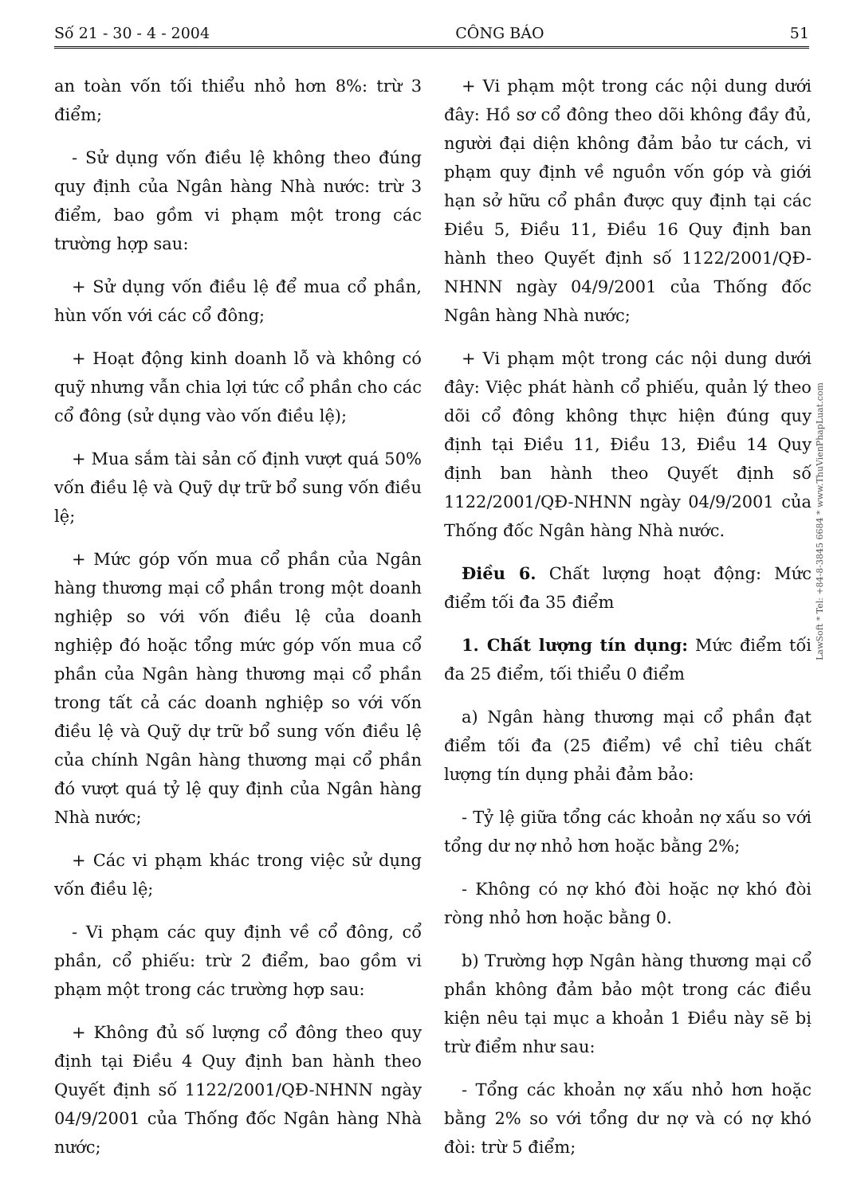Số 21 - 30 - 4 - 2004 CÔNG BÁO 51
an toàn vốn tối thiểu nhỏ hơn 8%: trừ 3 điểm;
- Sử dụng vốn điều lệ không theo đúng quy định của Ngân hàng Nhà nước: trừ 3 điểm, bao gồm vi phạm một trong các trường hợp sau:
+ Sử dụng vốn điều lệ để mua cổ phần, hùn vốn với các cổ đông;
+ Hoạt động kinh doanh lỗ và không có quỹ nhưng vẫn chia lợi tức cổ phần cho các cổ đông (sử dụng vào vốn điều lệ);
+ Mua sắm tài sản cố định vượt quá 50% vốn điều lệ và Quỹ dự trữ bổ sung vốn điều lệ;
+ Mức góp vốn mua cổ phần của Ngân hàng thương mại cổ phần trong một doanh nghiệp so với vốn điều lệ của doanh nghiệp đó hoặc tổng mức góp vốn mua cổ phần của Ngân hàng thương mại cổ phần trong tất cả các doanh nghiệp so với vốn điều lệ và Quỹ dự trữ bổ sung vốn điều lệ của chính Ngân hàng thương mại cổ phần đó vượt quá tỷ lệ quy định của Ngân hàng Nhà nước;
+ Các vi phạm khác trong việc sử dụng vốn điều lệ;
- Vi phạm các quy định về cổ đông, cổ phần, cổ phiếu: trừ 2 điểm, bao gồm vi phạm một trong các trường hợp sau:
+ Không đủ số lượng cổ đông theo quy định tại Điều 4 Quy định ban hành theo Quyết định số 1122/2001/QĐ-NHNN ngày 04/9/2001 của Thống đốc Ngân hàng Nhà nước;
+ Vi phạm một trong các nội dung dưới đây: Hồ sơ cổ đông theo dõi không đầy đủ, người đại diện không đảm bảo tư cách, vi phạm quy định về nguồn vốn góp và giới hạn sở hữu cổ phần được quy định tại các Điều 5, Điều 11, Điều 16 Quy định ban hành theo Quyết định số 1122/2001/QĐ-NHNN ngày 04/9/2001 của Thống đốc Ngân hàng Nhà nước;
+ Vi phạm một trong các nội dung dưới đây: Việc phát hành cổ phiếu, quản lý theo dõi cổ đông không thực hiện đúng quy định tại Điều 11, Điều 13, Điều 14 Quy định ban hành theo Quyết định số 1122/2001/QĐ-NHNN ngày 04/9/2001 của Thống đốc Ngân hàng Nhà nước.
Điều 6. Chất lượng hoạt động: Mức điểm tối đa 35 điểm
1. Chất lượng tín dụng: Mức điểm tối đa 25 điểm, tối thiểu 0 điểm
a) Ngân hàng thương mại cổ phần đạt điểm tối đa (25 điểm) về chỉ tiêu chất lượng tín dụng phải đảm bảo:
- Tỷ lệ giữa tổng các khoản nợ xấu so với tổng dư nợ nhỏ hơn hoặc bằng 2%;
- Không có nợ khó đòi hoặc nợ khó đòi ròng nhỏ hơn hoặc bằng 0.
b) Trường hợp Ngân hàng thương mại cổ phần không đảm bảo một trong các điều kiện nêu tại mục a khoản 1 Điều này sẽ bị trừ điểm như sau:
- Tổng các khoản nợ xấu nhỏ hơn hoặc bằng 2% so với tổng dư nợ và có nợ khó đòi: trừ 5 điểm;
LawSoft * Tel: +84-8-3845 6684 * www.ThuVienPhapLuat.com